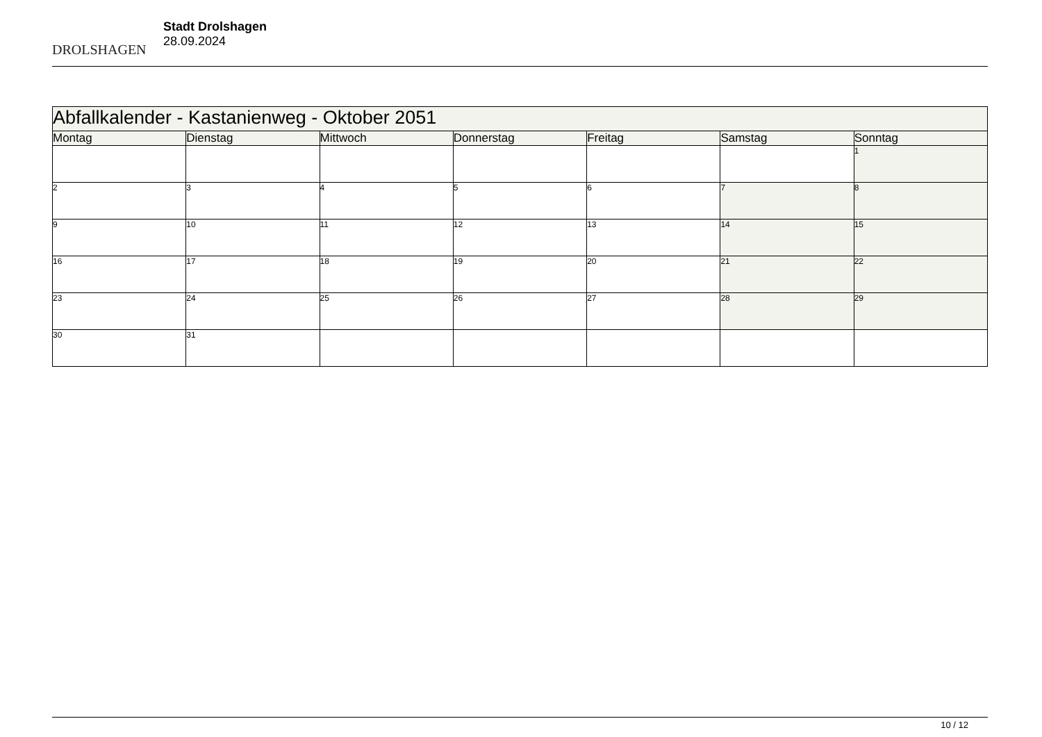DROLSHAGEN
Stadt Drolshagen
28.09.2024
| Abfallkalender - Kastanienweg - Oktober 2051 | | | | | | |
| --- | --- | --- | --- | --- | --- | --- |
| Montag | Dienstag | Mittwoch | Donnerstag | Freitag | Samstag | Sonntag |
| | | | | | | 1 |
| 2 | 3 | 4 | 5 | 6 | 7 | 8 |
| 9 | 10 | 11 | 12 | 13 | 14 | 15 |
| 16 | 17 | 18 | 19 | 20 | 21 | 22 |
| 23 | 24 | 25 | 26 | 27 | 28 | 29 |
| 30 | 31 | | | | | |
10 / 12